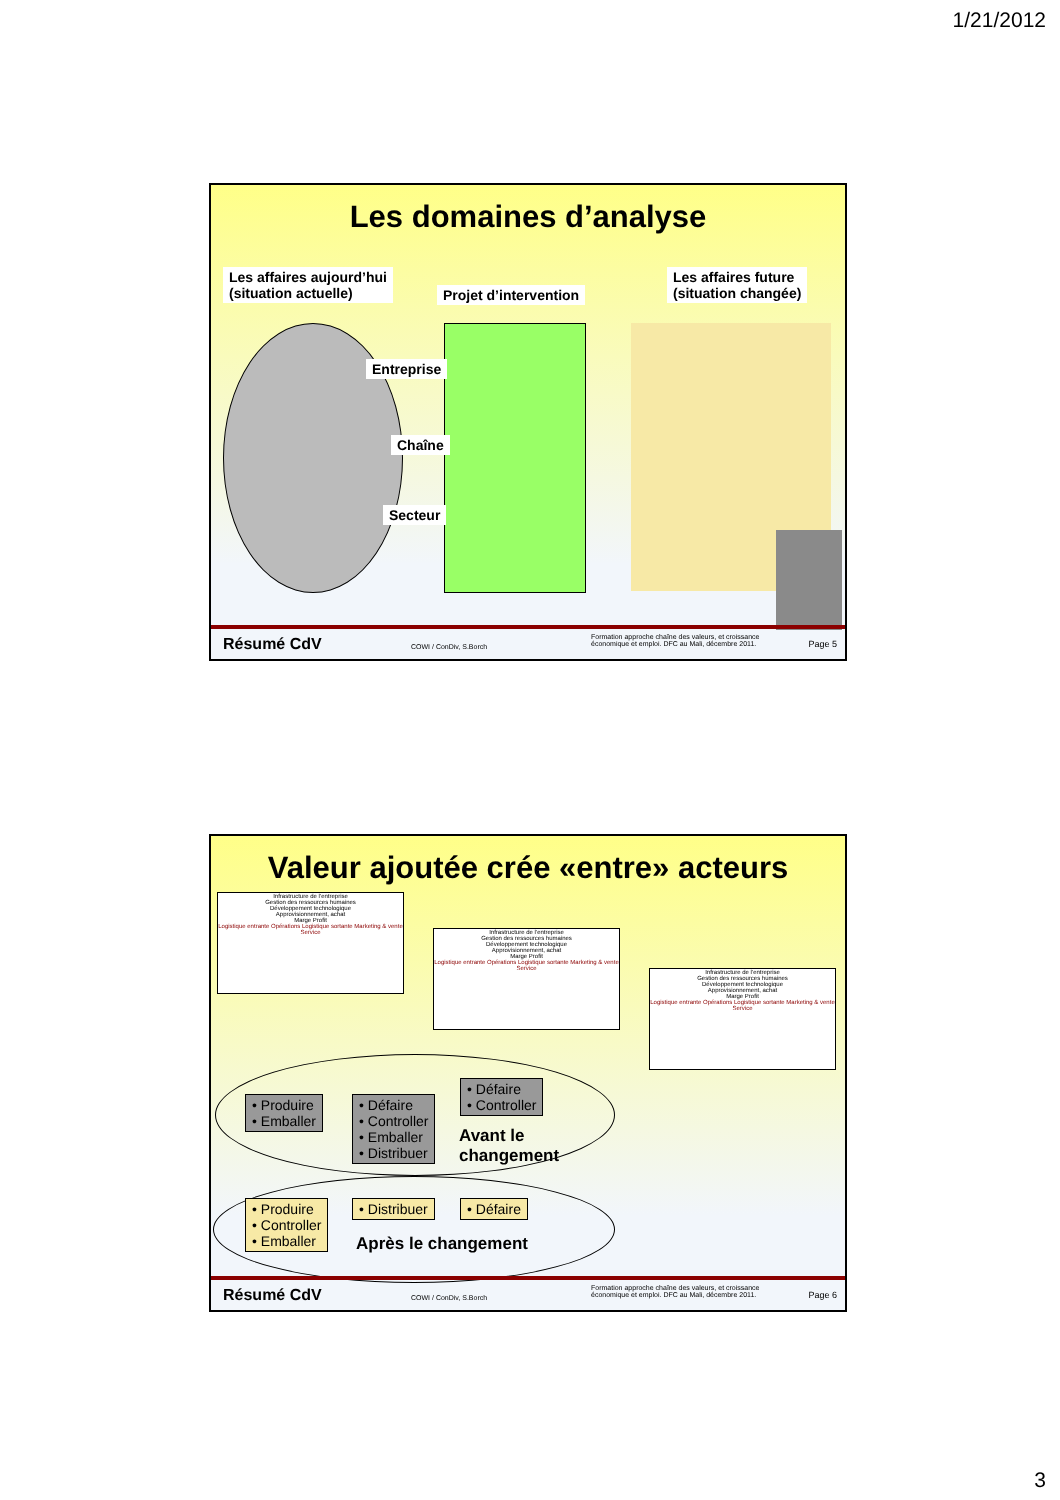1/21/2012
Les domaines d’analyse
Les affaires aujourd’hui
(situation actuelle)
Projet d’intervention
Les affaires future
(situation changée)
Entreprise
Chaîne
Secteur
Résumé CdV COWI / ConDiv, S.Borch
Formation approche chaîne des valeurs, et croissance
économique et emploi. DFC au Mali, décembre 2011. Page 5
Valeur ajoutée crée «entre» acteurs
Infrastructure de l’entreprise
Gestion des ressources humaines
Développement technologique
Approvisionnement, achat
Marge Profit
Logistique entrante Opérations Logistique sortante Marketing & vente Service
Infrastructure de l’entreprise
Gestion des ressources humaines
Développement technologique
Approvisionnement, achat
Marge Profit
Logistique entrante Opérations Logistique sortante Marketing & vente Service
Infrastructure de l’entreprise
Gestion des ressources humaines
Développement technologique
Approvisionnement, achat
Marge Profit
Logistique entrante Opérations Logistique sortante Marketing & vente Service
• Produire
• Emballer
• Défaire
• Controller
• Emballer
• Distribuer
• Défaire
• Controller
Avant le
changement
• Produire
• Controller
• Emballer
• Distribuer • Défaire
Après le changement
Résumé CdV COWI / ConDiv, S.Borch
Formation approche chaîne des valeurs, et croissance
économique et emploi. DFC au Mali, décembre 2011. Page 6
3